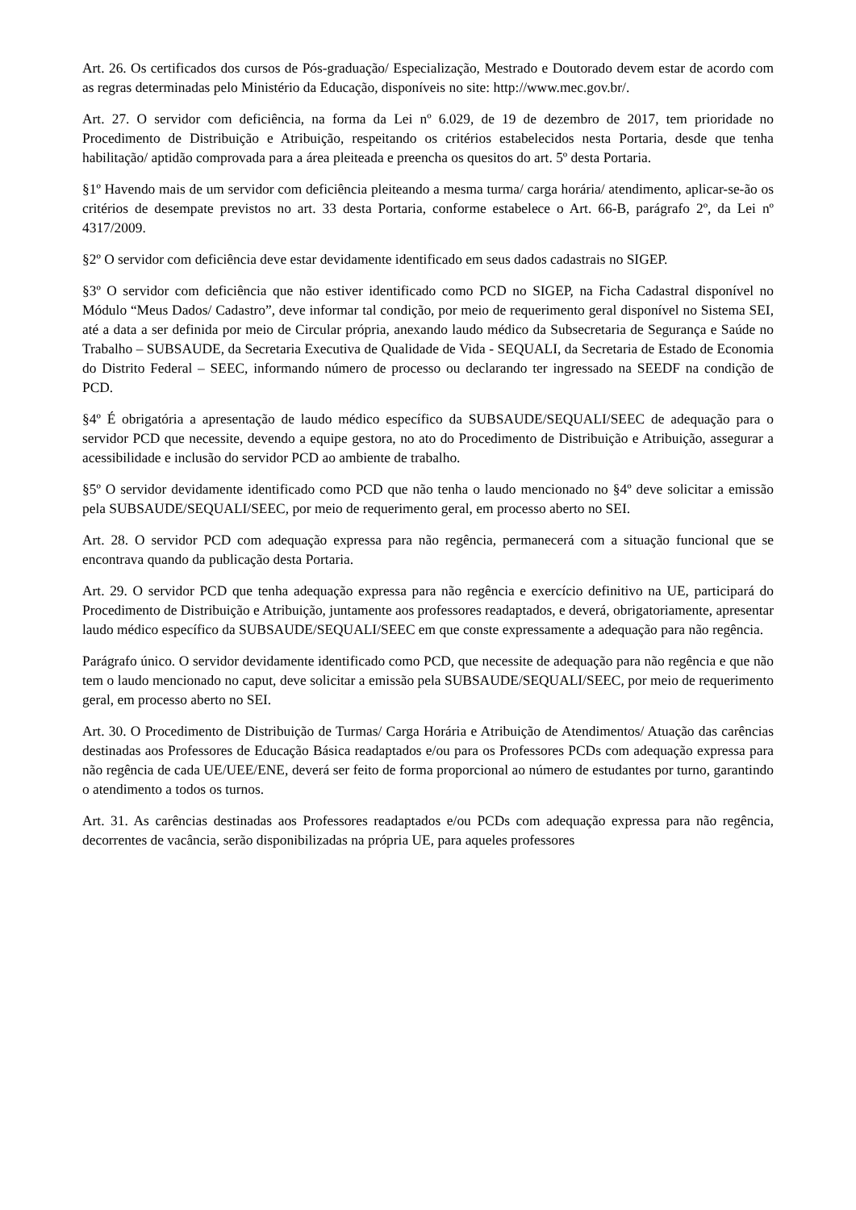Art. 26. Os certificados dos cursos de Pós-graduação/ Especialização, Mestrado e Doutorado devem estar de acordo com as regras determinadas pelo Ministério da Educação, disponíveis no site: http://www.mec.gov.br/.
Art. 27. O servidor com deficiência, na forma da Lei nº 6.029, de 19 de dezembro de 2017, tem prioridade no Procedimento de Distribuição e Atribuição, respeitando os critérios estabelecidos nesta Portaria, desde que tenha habilitação/ aptidão comprovada para a área pleiteada e preencha os quesitos do art. 5º desta Portaria.
§1º Havendo mais de um servidor com deficiência pleiteando a mesma turma/ carga horária/ atendimento, aplicar-se-ão os critérios de desempate previstos no art. 33 desta Portaria, conforme estabelece o Art. 66-B, parágrafo 2º, da Lei nº 4317/2009.
§2º O servidor com deficiência deve estar devidamente identificado em seus dados cadastrais no SIGEP.
§3º O servidor com deficiência que não estiver identificado como PCD no SIGEP, na Ficha Cadastral disponível no Módulo “Meus Dados/ Cadastro”, deve informar tal condição, por meio de requerimento geral disponível no Sistema SEI, até a data a ser definida por meio de Circular própria, anexando laudo médico da Subsecretaria de Segurança e Saúde no Trabalho – SUBSAUDE, da Secretaria Executiva de Qualidade de Vida - SEQUALI, da Secretaria de Estado de Economia do Distrito Federal – SEEC, informando número de processo ou declarando ter ingressado na SEEDF na condição de PCD.
§4º É obrigatória a apresentação de laudo médico específico da SUBSAUDE/SEQUALI/SEEC de adequação para o servidor PCD que necessite, devendo a equipe gestora, no ato do Procedimento de Distribuição e Atribuição, assegurar a acessibilidade e inclusão do servidor PCD ao ambiente de trabalho.
§5º O servidor devidamente identificado como PCD que não tenha o laudo mencionado no §4º deve solicitar a emissão pela SUBSAUDE/SEQUALI/SEEC, por meio de requerimento geral, em processo aberto no SEI.
Art. 28. O servidor PCD com adequação expressa para não regência, permanecerá com a situação funcional que se encontrava quando da publicação desta Portaria.
Art. 29. O servidor PCD que tenha adequação expressa para não regência e exercício definitivo na UE, participará do Procedimento de Distribuição e Atribuição, juntamente aos professores readaptados, e deverá, obrigatoriamente, apresentar laudo médico específico da SUBSAUDE/SEQUALI/SEEC em que conste expressamente a adequação para não regência.
Parágrafo único. O servidor devidamente identificado como PCD, que necessite de adequação para não regência e que não tem o laudo mencionado no caput, deve solicitar a emissão pela SUBSAUDE/SEQUALI/SEEC, por meio de requerimento geral, em processo aberto no SEI.
Art. 30. O Procedimento de Distribuição de Turmas/ Carga Horária e Atribuição de Atendimentos/ Atuação das carências destinadas aos Professores de Educação Básica readaptados e/ou para os Professores PCDs com adequação expressa para não regência de cada UE/UEE/ENE, deverá ser feito de forma proporcional ao número de estudantes por turno, garantindo o atendimento a todos os turnos.
Art. 31. As carências destinadas aos Professores readaptados e/ou PCDs com adequação expressa para não regência, decorrentes de vacância, serão disponibilizadas na própria UE, para aqueles professores